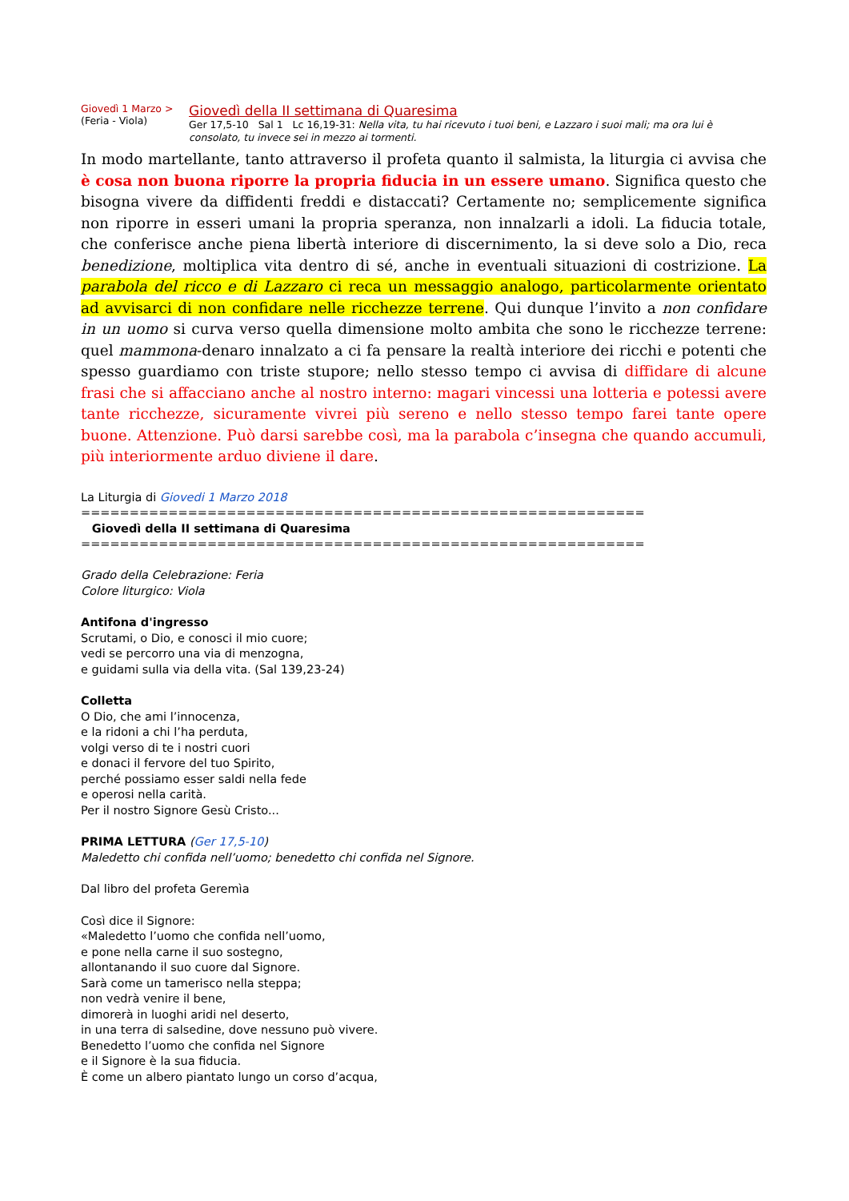Giovedì 1 Marzo >
(Feria - Viola)
Giovedì della II settimana di Quaresima
Ger 17,5-10 Sal 1 Lc 16,19-31: Nella vita, tu hai ricevuto i tuoi beni, e Lazzaro i suoi mali; ma ora lui è consolato, tu invece sei in mezzo ai tormenti.
In modo martellante, tanto attraverso il profeta quanto il salmista, la liturgia ci avvisa che è cosa non buona riporre la propria fiducia in un essere umano. Significa questo che bisogna vivere da diffidenti freddi e distaccati? Certamente no; semplicemente significa non riporre in esseri umani la propria speranza, non innalzarli a idoli. La fiducia totale, che conferisce anche piena libertà interiore di discernimento, la si deve solo a Dio, reca benedizione, moltiplica vita dentro di sé, anche in eventuali situazioni di costrizione. La parabola del ricco e di Lazzaro ci reca un messaggio analogo, particolarmente orientato ad avvisarci di non confidare nelle ricchezze terrene. Qui dunque l’invito a non confidare in un uomo si curva verso quella dimensione molto ambita che sono le ricchezze terrene: quel mammona-denaro innalzato a ci fa pensare la realtà interiore dei ricchi e potenti che spesso guardiamo con triste stupore; nello stesso tempo ci avvisa di diffidare di alcune frasi che si affacciano anche al nostro interno: magari vincessi una lotteria e potessi avere tante ricchezze, sicuramente vivrei più sereno e nello stesso tempo farei tante opere buone. Attenzione. Può darsi sarebbe così, ma la parabola c’insegna che quando accumuli, più interiormente arduo diviene il dare.
La Liturgia di Giovedi 1 Marzo 2018 ========================================================== Giovedì della II settimana di Quaresima ==========================================================
Grado della Celebrazione: Feria
Colore liturgico: Viola
Antifona d'ingresso
Scrutami, o Dio, e conosci il mio cuore;
vedi se percorro una via di menzogna,
e guidami sulla via della vita. (Sal 139,23-24)
Colletta
O Dio, che ami l’innocenza,
e la ridoni a chi l’ha perduta,
volgi verso di te i nostri cuori
e donaci il fervore del tuo Spirito,
perché possiamo esser saldi nella fede
e operosi nella carità.
Per il nostro Signore Gesù Cristo...
PRIMA LETTURA (Ger 17,5-10)
Maledetto chi confida nell’uomo; benedetto chi confida nel Signore.
Dal libro del profeta Geremìa
Così dice il Signore:
«Maledetto l’uomo che confida nell’uomo,
e pone nella carne il suo sostegno,
allontanando il suo cuore dal Signore.
Sarà come un tamerisco nella steppa;
non vedrà venire il bene,
dimorerà in luoghi aridi nel deserto,
in una terra di salsedine, dove nessuno può vivere.
Benedetto l’uomo che confida nel Signore
e il Signore è la sua fiducia.
È come un albero piantato lungo un corso d’acqua,